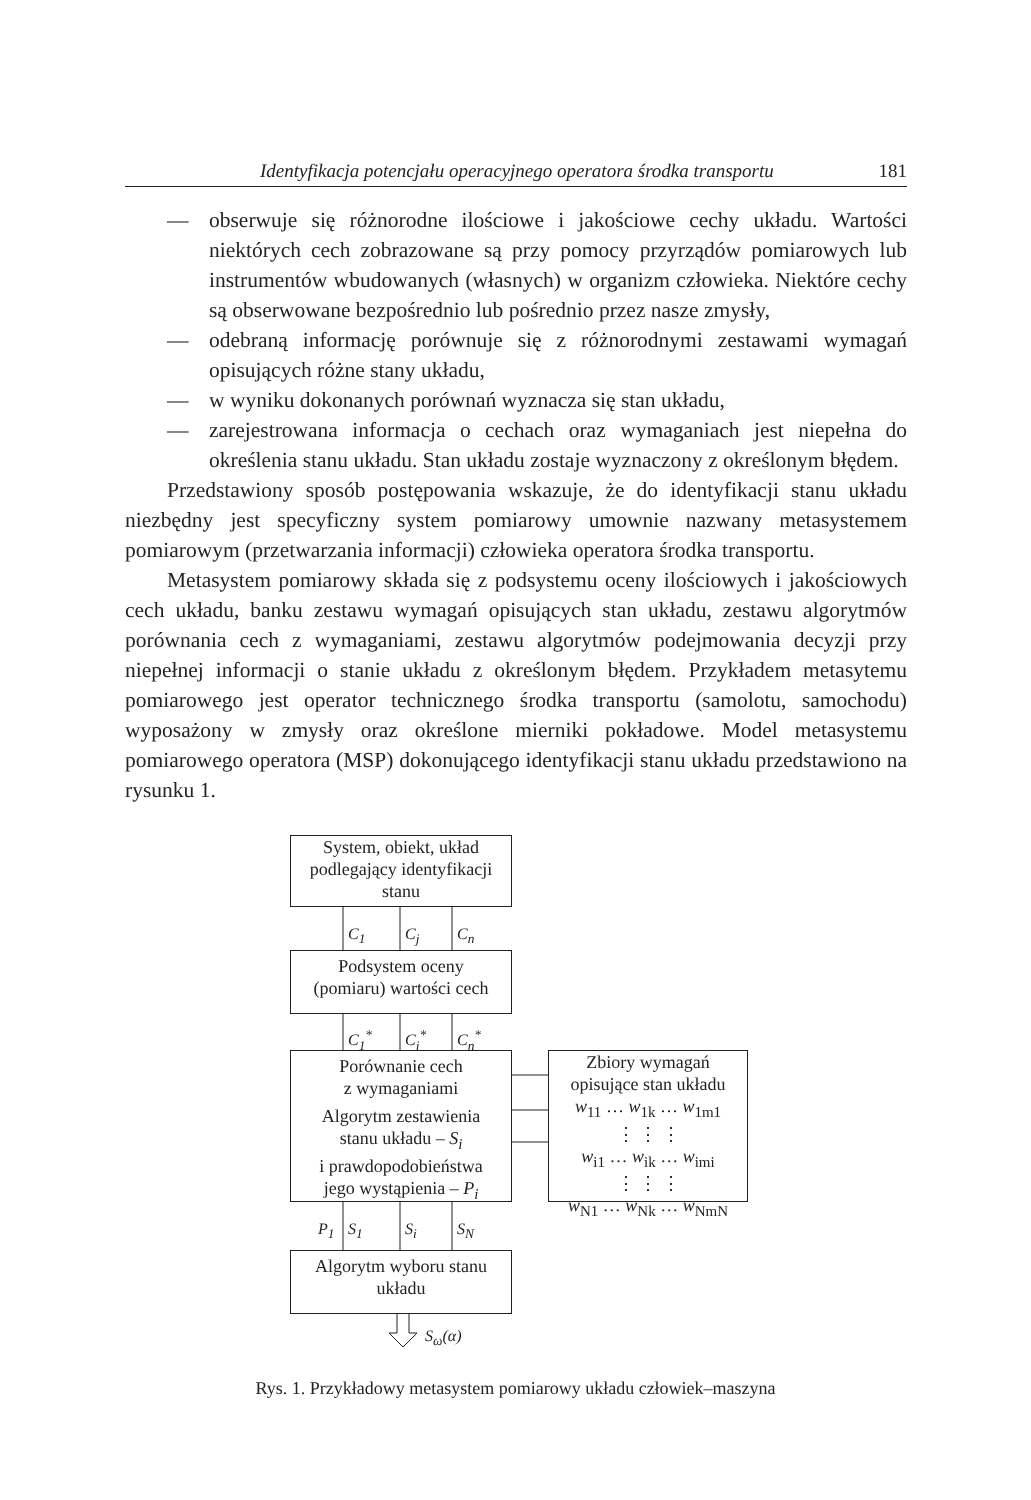Identyfikacja potencjału operacyjnego operatora środka transportu 181
— obserwuje się różnorodne ilościowe i jakościowe cechy układu. Wartości niektórych cech zobrazowane są przy pomocy przyrządów pomiarowych lub instrumentów wbudowanych (własnych) w organizm człowieka. Niektóre cechy są obserwowane bezpośrednio lub pośrednio przez nasze zmysły,
— odebraną informację porównuje się z różnorodnymi zestawami wymagań opisujących różne stany układu,
— w wyniku dokonanych porównań wyznacza się stan układu,
— zarejestrowana informacja o cechach oraz wymaganiach jest niepełna do określenia stanu układu. Stan układu zostaje wyznaczony z określonym błędem.
Przedstawiony sposób postępowania wskazuje, że do identyfikacji stanu układu niezbędny jest specyficzny system pomiarowy umownie nazwany metasystemem pomiarowym (przetwarzania informacji) człowieka operatora środka transportu.
Metasystem pomiarowy składa się z podsystemu oceny ilościowych i jakościowych cech układu, banku zestawu wymagań opisujących stan układu, zestawu algorytmów porównania cech z wymaganiami, zestawu algorytmów podejmowania decyzji przy niepełnej informacji o stanie układu z określonym błędem. Przykładem metasytemu pomiarowego jest operator technicznego środka transportu (samolotu, samochodu) wyposażony w zmysły oraz określone mierniki pokładowe. Model metasystemu pomiarowego operatora (MSP) dokonującego identyfikacji stanu układu przedstawiono na rysunku 1.
System, obiekt, układ
podlegający identyfikacji
stanu
C<sub>1</sub> C<sub>j</sub> C<sub>n</sub>
Podsystem oceny
(pomiaru) wartości cech
C<sub>1</sub><sup>*</sup> C<sub>j</sub><sup>*</sup> C<sub>n</sub><sup>*</sup>
Porównanie cech
z wymaganiami
Algorytm zestawienia
stanu układu – S<sub>i</sub>
i prawdopodobieństwa
jego wystąpienia – P<sub>i</sub>
Zbiory wymagań
opisujące stan układu
w<sub>11</sub> … w<sub>1k</sub> … w<sub>1m1</sub>
⋮ ⋮ ⋮
w<sub>i1</sub> … w<sub>ik</sub> … w<sub>imi</sub>
⋮ ⋮ ⋮
w<sub>N1</sub> … w<sub>Nk</sub> … w<sub>NmN</sub>
P<sub>1</sub> S<sub>1</sub> S<sub>i</sub> S<sub>N</sub>
Algorytm wyboru stanu
układu
S<sub>ω</sub>(α)
Rys. 1. Przykładowy metasystem pomiarowy układu człowiek–maszyna